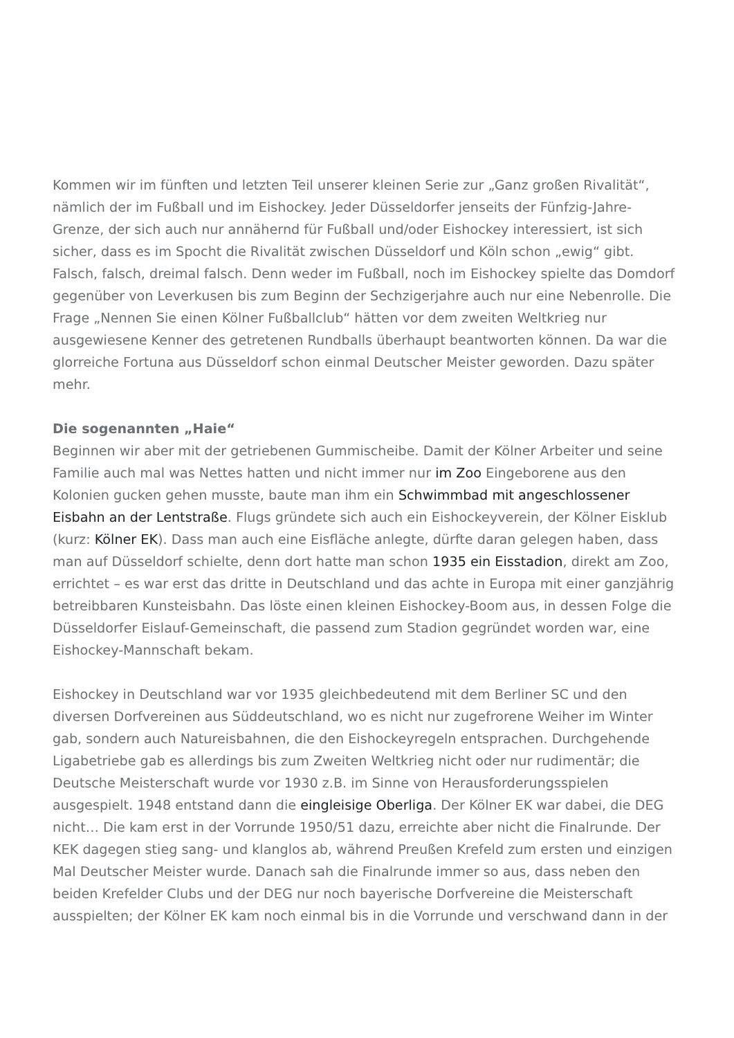Kommen wir im fünften und letzten Teil unserer kleinen Serie zur „Ganz großen Rivalität“, nämlich der im Fußball und im Eishockey. Jeder Düsseldorfer jenseits der Fünfzig-Jahre-Grenze, der sich auch nur annähernd für Fußball und/oder Eishockey interessiert, ist sich sicher, dass es im Spocht die Rivalität zwischen Düsseldorf und Köln schon „ewig“ gibt. Falsch, falsch, dreimal falsch. Denn weder im Fußball, noch im Eishockey spielte das Domdorf gegenüber von Leverkusen bis zum Beginn der Sechzigerjahre auch nur eine Nebenrolle. Die Frage „Nennen Sie einen Kölner Fußballclub“ hätten vor dem zweiten Weltkrieg nur ausgewiesene Kenner des getretenen Rundballs überhaupt beantworten können. Da war die glorreiche Fortuna aus Düsseldorf schon einmal Deutscher Meister geworden. Dazu später mehr.
Die sogenannten „Haie“
Beginnen wir aber mit der getriebenen Gummischeibe. Damit der Kölner Arbeiter und seine Familie auch mal was Nettes hatten und nicht immer nur im Zoo Eingeborene aus den Kolonien gucken gehen musste, baute man ihm ein Schwimmbad mit angeschlossener Eisbahn an der Lentstraße. Flugs gründete sich auch ein Eishockeyverein, der Kölner Eisklub (kurz: Kölner EK). Dass man auch eine Eisfläche anlegte, dürfte daran gelegen haben, dass man auf Düsseldorf schielte, denn dort hatte man schon 1935 ein Eisstadion, direkt am Zoo, errichtet – es war erst das dritte in Deutschland und das achte in Europa mit einer ganzjährig betreibbaren Kunsteisbahn. Das löste einen kleinen Eishockey-Boom aus, in dessen Folge die Düsseldorfer Eislauf-Gemeinschaft, die passend zum Stadion gegründet worden war, eine Eishockey-Mannschaft bekam.
Eishockey in Deutschland war vor 1935 gleichbedeutend mit dem Berliner SC und den diversen Dorfvereinen aus Süddeutschland, wo es nicht nur zugefrorene Weiher im Winter gab, sondern auch Natureisbahnen, die den Eishockeyregeln entsprachen. Durchgehende Ligabetriebe gab es allerdings bis zum Zweiten Weltkrieg nicht oder nur rudimentär; die Deutsche Meisterschaft wurde vor 1930 z.B. im Sinne von Herausforderungsspielen ausgespielt. 1948 entstand dann die eingleisige Oberliga. Der Kölner EK war dabei, die DEG nicht… Die kam erst in der Vorrunde 1950/51 dazu, erreichte aber nicht die Finalrunde. Der KEK dagegen stieg sang- und klanglos ab, während Preußen Krefeld zum ersten und einzigen Mal Deutscher Meister wurde. Danach sah die Finalrunde immer so aus, dass neben den beiden Krefelder Clubs und der DEG nur noch bayerische Dorfvereine die Meisterschaft ausspielten; der Kölner EK kam noch einmal bis in die Vorrunde und verschwand dann in der